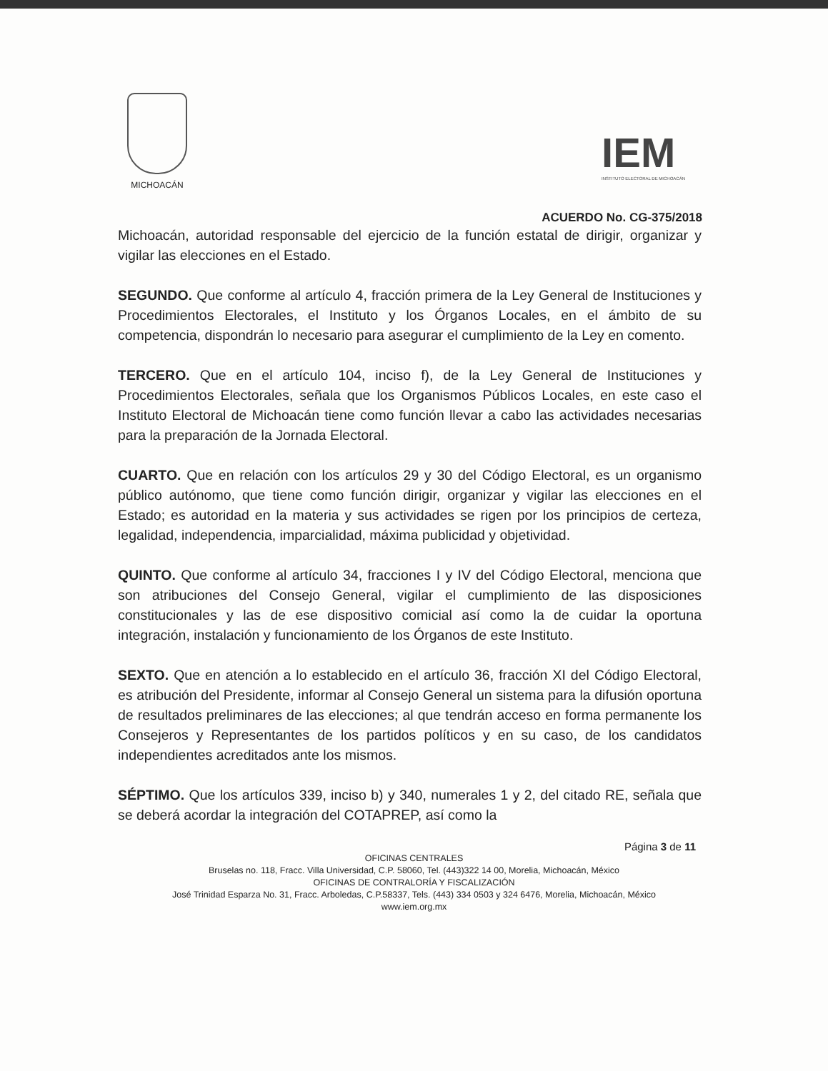MICHOACÁN
IEM
INSTITUTO ELECTORAL DE MICHOACÁN
ACUERDO No. CG-375/2018
Michoacán, autoridad responsable del ejercicio de la función estatal de dirigir, organizar y vigilar las elecciones en el Estado.
SEGUNDO. Que conforme al artículo 4, fracción primera de la Ley General de Instituciones y Procedimientos Electorales, el Instituto y los Órganos Locales, en el ámbito de su competencia, dispondrán lo necesario para asegurar el cumplimiento de la Ley en comento.
TERCERO. Que en el artículo 104, inciso f), de la Ley General de Instituciones y Procedimientos Electorales, señala que los Organismos Públicos Locales, en este caso el Instituto Electoral de Michoacán tiene como función llevar a cabo las actividades necesarias para la preparación de la Jornada Electoral.
CUARTO. Que en relación con los artículos 29 y 30 del Código Electoral, es un organismo público autónomo, que tiene como función dirigir, organizar y vigilar las elecciones en el Estado; es autoridad en la materia y sus actividades se rigen por los principios de certeza, legalidad, independencia, imparcialidad, máxima publicidad y objetividad.
QUINTO. Que conforme al artículo 34, fracciones I y IV del Código Electoral, menciona que son atribuciones del Consejo General, vigilar el cumplimiento de las disposiciones constitucionales y las de ese dispositivo comicial así como la de cuidar la oportuna integración, instalación y funcionamiento de los Órganos de este Instituto.
SEXTO. Que en atención a lo establecido en el artículo 36, fracción XI del Código Electoral, es atribución del Presidente, informar al Consejo General un sistema para la difusión oportuna de resultados preliminares de las elecciones; al que tendrán acceso en forma permanente los Consejeros y Representantes de los partidos políticos y en su caso, de los candidatos independientes acreditados ante los mismos.
SÉPTIMO. Que los artículos 339, inciso b) y 340, numerales 1 y 2, del citado RE, señala que se deberá acordar la integración del COTAPREP, así como la
Página 3 de 11
OFICINAS CENTRALES
Bruselas no. 118, Fracc. Villa Universidad, C.P. 58060, Tel. (443)322 14 00, Morelia, Michoacán, México
OFICINAS DE CONTRALORÍA Y FISCALIZACIÓN
José Trinidad Esparza No. 31, Fracc. Arboledas, C.P.58337, Tels. (443) 334 0503 y 324 6476, Morelia, Michoacán, México
www.iem.org.mx